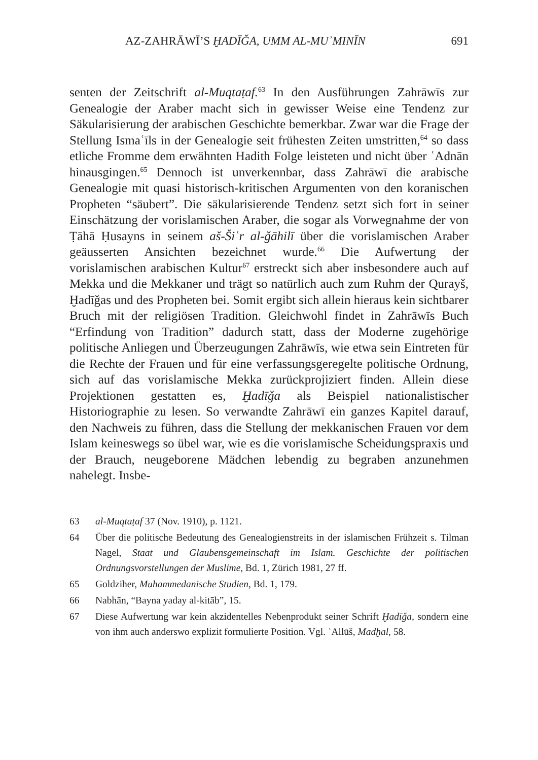AZ-ZAHRĀWĪ’S ḪADĪǦA, UMM AL-MUʾMINĪN 691
senten der Zeitschrift al-Muqtaṭaf.<sup>63</sup> In den Ausführungen Zahrāwīs zur Genealogie der Araber macht sich in gewisser Weise eine Tendenz zur Säkularisierung der arabischen Geschichte bemerkbar. Zwar war die Frage der Stellung Ismaʿīls in der Genealogie seit frühesten Zeiten umstritten,<sup>64</sup> so dass etliche Fromme dem erwähnten Hadith Folge leisteten und nicht über ʿAdnān hinausgingen.<sup>65</sup> Dennoch ist unverkennbar, dass Zahrāwī die arabische Genealogie mit quasi historisch-kritischen Argumenten von den koranischen Propheten “säubert”. Die säkularisierende Tendenz setzt sich fort in seiner Einschätzung der vorislamischen Araber, die sogar als Vorwegnahme der von Ṭāhā Ḥusayns in seinem aš-Šiʿr al-ǧāhilī über die vorislamischen Araber geäusserten Ansichten bezeichnet wurde.<sup>66</sup> Die Aufwertung der vorislamischen arabischen Kultur<sup>67</sup> erstreckt sich aber insbesondere auch auf Mekka und die Mekkaner und trägt so natürlich auch zum Ruhm der Qurayš, Ḫadīǧas und des Propheten bei. Somit ergibt sich allein hieraus kein sichtbarer Bruch mit der religiösen Tradition. Gleichwohl findet in Zahrāwīs Buch “Erfindung von Tradition” dadurch statt, dass der Moderne zugehörige politische Anliegen und Überzeugungen Zahrāwīs, wie etwa sein Eintreten für die Rechte der Frauen und für eine verfassungsgeregelte politische Ordnung, sich auf das vorislamische Mekka zurückprojiziert finden. Allein diese Projektionen gestatten es, Ḫadīǧa als Beispiel nationalistischer Historiographie zu lesen. So verwandte Zahrāwī ein ganzes Kapitel darauf, den Nachweis zu führen, dass die Stellung der mekkanischen Frauen vor dem Islam keineswegs so übel war, wie es die vorislamische Scheidungspraxis und der Brauch, neugeborene Mädchen lebendig zu begraben anzunehmen nahelegt. Insbe-
63 al-Muqtaṭaf 37 (Nov. 1910), p. 1121.
64 Über die politische Bedeutung des Genealogienstreits in der islamischen Frühzeit s. Tilman Nagel, Staat und Glaubensgemeinschaft im Islam. Geschichte der politischen Ordnungsvorstellungen der Muslime, Bd. 1, Zürich 1981, 27 ff.
65 Goldziher, Muhammedanische Studien, Bd. 1, 179.
66 Nabhān, “Bayna yaday al-kitāb”, 15.
67 Diese Aufwertung war kein akzidentelles Nebenprodukt seiner Schrift Ḫadīǧa, sondern eine von ihm auch anderswo explizit formulierte Position. Vgl. ʿAllūš, Madḫal, 58.